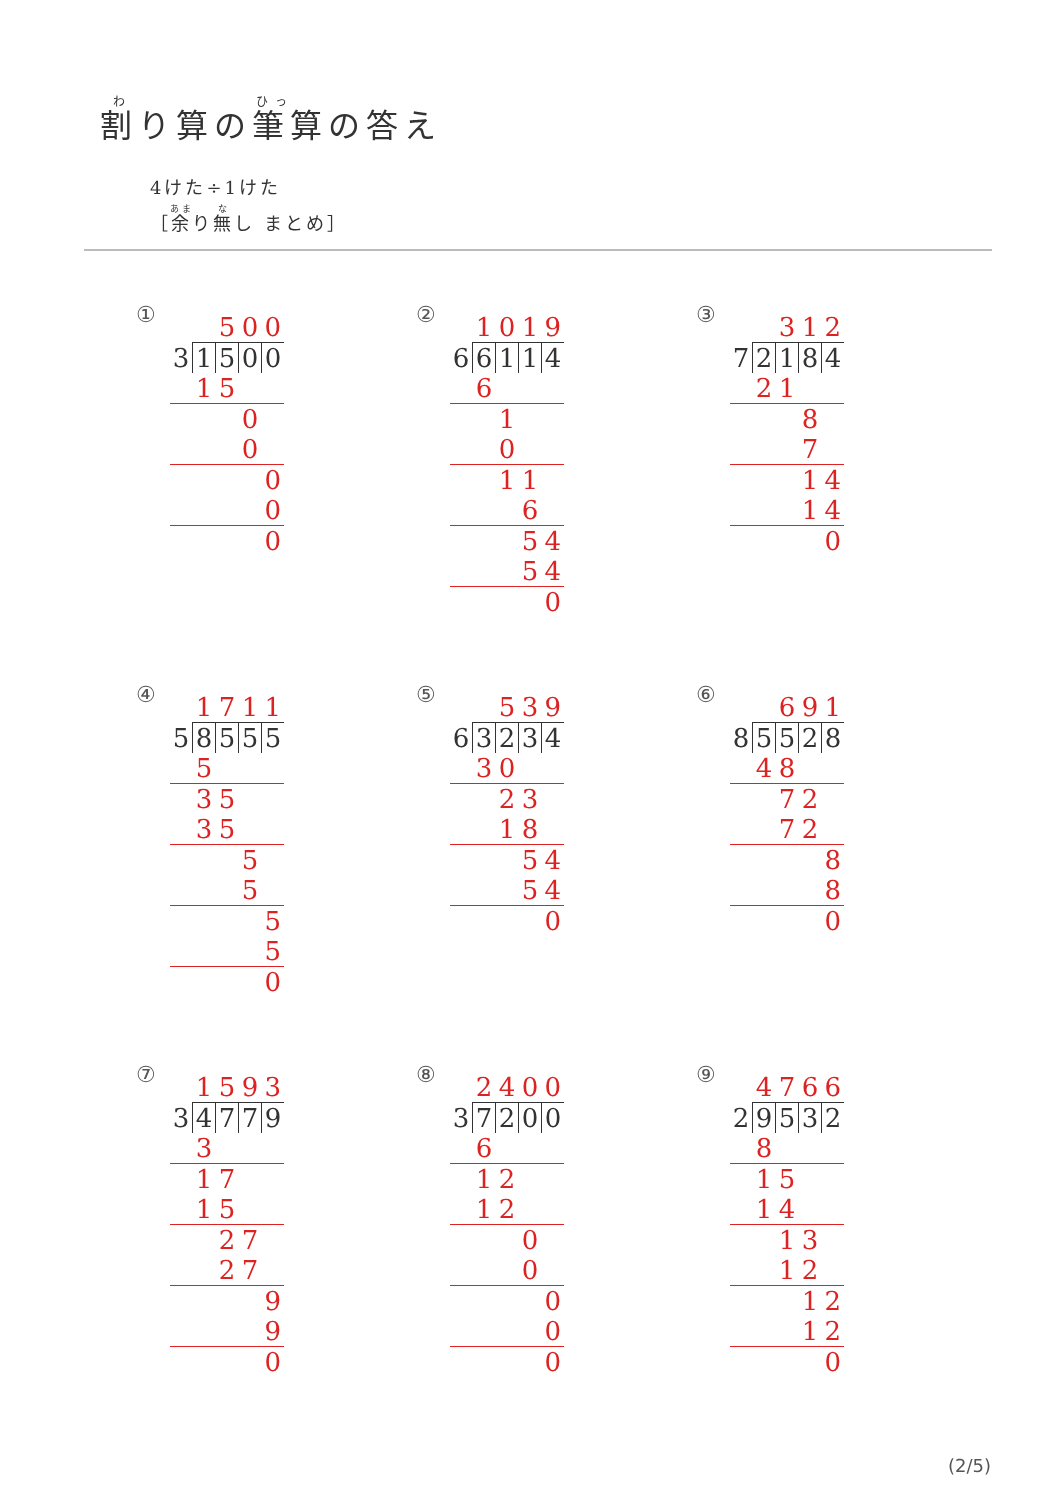割り算の筆算の答え
4けた÷1けた
［余り無し まとめ］
①
| | | 5 | 0 | 0 |
| 3 | 1 | 5 | 0 | 0 |
| | 1 | 5 | | |
| | | | 0 | |
| | | | 0 | |
| | | | | 0 |
| | | | | 0 |
| | | | | 0 |
②
| | 1 | 0 | 1 | 9 |
| 6 | 6 | 1 | 1 | 4 |
| | 6 | | | |
| | | 1 | | |
| | | 0 | | |
| | | 1 | 1 | |
| | | | 6 | |
| | | | 5 | 4 |
| | | | 5 | 4 |
| | | | | 0 |
③
| | | 3 | 1 | 2 |
| 7 | 2 | 1 | 8 | 4 |
| | 2 | 1 | | |
| | | | 8 | |
| | | | 7 | |
| | | | 1 | 4 |
| | | | 1 | 4 |
| | | | | 0 |
④
| | 1 | 7 | 1 | 1 |
| 5 | 8 | 5 | 5 | 5 |
| | 5 | | | |
| | 3 | 5 | | |
| | 3 | 5 | | |
| | | | 5 | |
| | | | 5 | |
| | | | | 5 |
| | | | | 5 |
| | | | | 0 |
⑤
| | | 5 | 3 | 9 |
| 6 | 3 | 2 | 3 | 4 |
| | 3 | 0 | | |
| | | 2 | 3 | |
| | | 1 | 8 | |
| | | | 5 | 4 |
| | | | 5 | 4 |
| | | | | 0 |
⑥
| | | 6 | 9 | 1 |
| 8 | 5 | 5 | 2 | 8 |
| | 4 | 8 | | |
| | | 7 | 2 | |
| | | 7 | 2 | |
| | | | | 8 |
| | | | | 8 |
| | | | | 0 |
⑦
| | 1 | 5 | 9 | 3 |
| 3 | 4 | 7 | 7 | 9 |
| | 3 | | | |
| | 1 | 7 | | |
| | 1 | 5 | | |
| | | 2 | 7 | |
| | | 2 | 7 | |
| | | | | 9 |
| | | | | 9 |
| | | | | 0 |
⑧
| | 2 | 4 | 0 | 0 |
| 3 | 7 | 2 | 0 | 0 |
| | 6 | | | |
| | 1 | 2 | | |
| | 1 | 2 | | |
| | | | 0 | |
| | | | 0 | |
| | | | | 0 |
| | | | | 0 |
| | | | | 0 |
⑨
| | 4 | 7 | 6 | 6 |
| 2 | 9 | 5 | 3 | 2 |
| | 8 | | | |
| | 1 | 5 | | |
| | 1 | 4 | | |
| | | 1 | 3 | |
| | | 1 | 2 | |
| | | | 1 | 2 |
| | | | 1 | 2 |
| | | | | 0 |
(2/5)